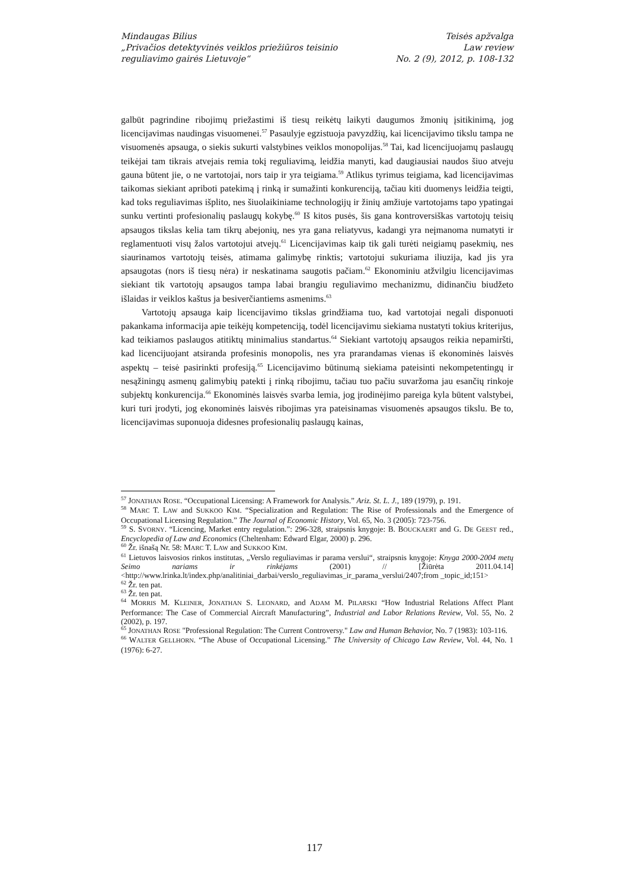Mindaugas Bilius
„Privačios detektyvinės veiklos priežiūros teisinio
reguliavimo gairės Lietuvoje“
Teisės apžvalga
Law review
No. 2 (9), 2012, p. 108-132
galbūt pagrindine ribojimų priežastimi iš tiesų reikėtų laikyti daugumos žmonių įsitikinimą, jog licencijavimas naudingas visuomenei.<sup>57</sup> Pasaulyje egzistuoja pavyzdžių, kai licencijavimo tikslu tampa ne visuomenės apsauga, o siekis sukurti valstybines veiklos monopolijas.<sup>58</sup> Tai, kad licencijuojamų paslaugų teikėjai tam tikrais atvejais remia tokį reguliavimą, leidžia manyti, kad daugiausiai naudos šiuo atveju gauna būtent jie, o ne vartotojai, nors taip ir yra teigiama.<sup>59</sup> Atlikus tyrimus teigiama, kad licencijavimas taikomas siekiant apriboti patekimą į rinką ir sumažinti konkurenciją, tačiau kiti duomenys leidžia teigti, kad toks reguliavimas išplito, nes šiuolaikiniame technologijų ir žinių amžiuje vartotojams tapo ypatingai sunku vertinti profesionalių paslaugų kokybę.<sup>60</sup> Iš kitos pusės, šis gana kontroversiškas vartotojų teisių apsaugos tikslas kelia tam tikrų abejonių, nes yra gana reliatyvus, kadangi yra neįmanoma numatyti ir reglamentuoti visų žalos vartotojui atvejų.<sup>61</sup> Licencijavimas kaip tik gali turėti neigiamų pasekmių, nes siaurinamos vartotojų teisės, atimama galimybę rinktis; vartotojui sukuriama iliuzija, kad jis yra apsaugotas (nors iš tiesų nėra) ir neskatinama saugotis pačiam.<sup>62</sup> Ekonominiu atžvilgiu licencijavimas siekiant tik vartotojų apsaugos tampa labai brangiu reguliavimo mechanizmu, didinančiu biudžeto išlaidas ir veiklos kaštus ja besiverčiantiems asmenims.<sup>63</sup>
Vartotojų apsauga kaip licencijavimo tikslas grindžiama tuo, kad vartotojai negali disponuoti pakankama informacija apie teikėjų kompetenciją, todėl licencijavimu siekiama nustatyti tokius kriterijus, kad teikiamos paslaugos atitiktų minimalius standartus.<sup>64</sup> Siekiant vartotojų apsaugos reikia nepamiršti, kad licencijuojant atsiranda profesinis monopolis, nes yra prarandamas vienas iš ekonominės laisvės aspektų – teisė pasirinkti profesiją.<sup>65</sup> Licencijavimo būtinumą siekiama pateisinti nekompetentingų ir nesąžiningų asmenų galimybių patekti į rinką ribojimu, tačiau tuo pačiu suvaržoma jau esančių rinkoje subjektų konkurencija.<sup>66</sup> Ekonominės laisvės svarba lemia, jog įrodinėjimo pareiga kyla būtent valstybei, kuri turi įrodyti, jog ekonominės laisvės ribojimas yra pateisinamas visuomenės apsaugos tikslu. Be to, licencijavimas suponuoja didesnes profesionalių paslaugų kainas,
<sup>57</sup> JONATHAN ROSE. “Occupational Licensing: A Framework for Analysis.” Ariz. St. L. J., 189 (1979), p. 191.
<sup>58</sup> MARC T. LAW and SUKKOO KIM. “Specialization and Regulation: The Rise of Professionals and the Emergence of Occupational Licensing Regulation.” The Journal of Economic History, Vol. 65, No. 3 (2005): 723-756.
<sup>59</sup> S. SVORNY. “Licencing, Market entry regulation.”: 296-328, straipsnis knygoje: B. BOUCKAERT and G. DE GEEST red., Encyclopedia of Law and Economics (Cheltenham: Edward Elgar, 2000) p. 296.
<sup>60</sup> Žr. išnašą Nr. 58: MARC T. LAW and SUKKOO KIM.
<sup>61</sup> Lietuvos laisvosios rinkos institutas, „Verslo reguliavimas ir parama verslui“, straipsnis knygoje: Knyga 2000-2004 metų Seimo nariams ir rinkėjams (2001) // [Žiūrėta 2011.04.14] <http://www.lrinka.lt/index.php/analitiniai_darbai/verslo_reguliavimas_ir_parama_verslui/2407;from _topic_id;151>
<sup>62</sup> Žr. ten pat.
<sup>63</sup> Žr. ten pat.
<sup>64</sup> MORRIS M. KLEINER, JONATHAN S. LEONARD, and ADAM M. PILARSKI “How Industrial Relations Affect Plant Performance: The Case of Commercial Aircraft Manufacturing”, Industrial and Labor Relations Review, Vol. 55, No. 2 (2002), p. 197.
<sup>65</sup> JONATHAN ROSE "Professional Regulation: The Current Controversy." Law and Human Behavior, No. 7 (1983): 103-116.
<sup>66</sup> WALTER GELLHORN. “The Abuse of Occupational Licensing.” The University of Chicago Law Review, Vol. 44, No. 1 (1976): 6-27.
117